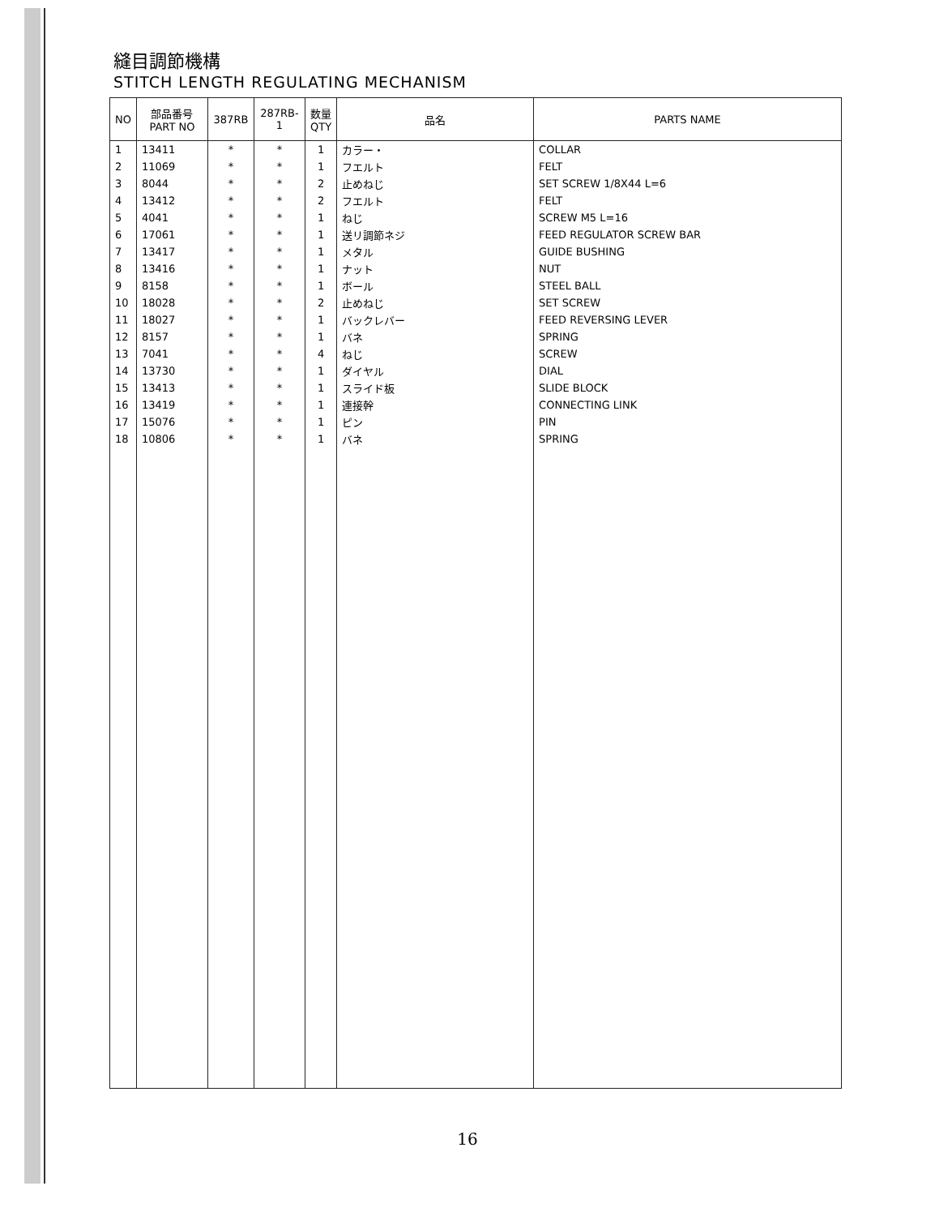縫目調節機構
STITCH LENGTH REGULATING MECHANISM
| NO | 部品番号 PART NO | 387RB | 287RB-1 | 数量 QTY | 品名 | PARTS NAME |
| --- | --- | --- | --- | --- | --- | --- |
| 1 | 13411 | * | * | 1 | カラー・ | COLLAR |
| 2 | 11069 | * | * | 1 | フエルト | FELT |
| 3 | 8044 | * | * | 2 | 止めねじ | SET SCREW 1/8X44 L=6 |
| 4 | 13412 | * | * | 2 | フエルト | FELT |
| 5 | 4041 | * | * | 1 | ねじ | SCREW M5 L=16 |
| 6 | 17061 | * | * | 1 | 送リ調節ネジ | FEED REGULATOR SCREW BAR |
| 7 | 13417 | * | * | 1 | メタル | GUIDE BUSHING |
| 8 | 13416 | * | * | 1 | ナット | NUT |
| 9 | 8158 | * | * | 1 | ボール | STEEL BALL |
| 10 | 18028 | * | * | 2 | 止めねじ | SET SCREW |
| 11 | 18027 | * | * | 1 | バックレバー | FEED REVERSING LEVER |
| 12 | 8157 | * | * | 1 | バネ | SPRING |
| 13 | 7041 | * | * | 4 | ねじ | SCREW |
| 14 | 13730 | * | * | 1 | ダイヤル | DIAL |
| 15 | 13413 | * | * | 1 | スライド板 | SLIDE BLOCK |
| 16 | 13419 | * | * | 1 | 連接幹 | CONNECTING LINK |
| 17 | 15076 | * | * | 1 | ピン | PIN |
| 18 | 10806 | * | * | 1 | バネ | SPRING |
16